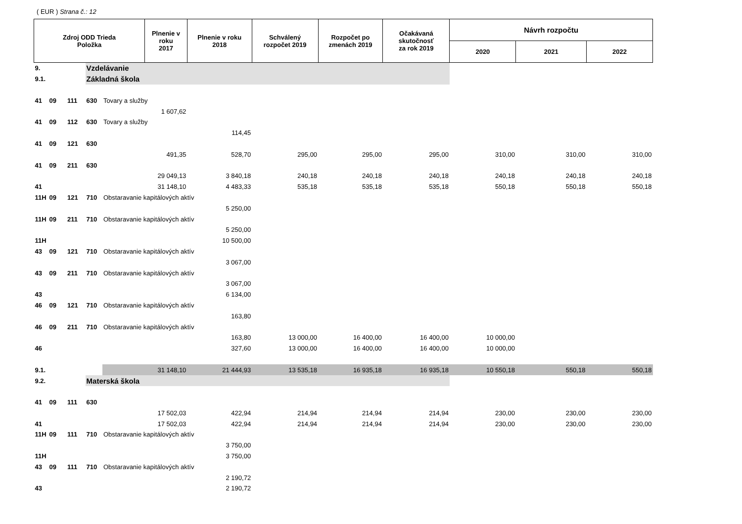( EUR ) Strana č.: 12
| Zdroj ODD Trieda Položka | | | | | Plnenie v roku 2017 | Plnenie v roku 2018 | Schválený rozpočet 2019 | Rozpočet po zmenách 2019 | Očakávaná skutočnosť za rok 2019 | Návrh rozpočtu | | |
| --- | --- | --- | --- | --- | --- | --- | --- | --- | --- | --- | --- | --- |
| | | | | | | | | | | 2020 | 2021 | 2022 |
| 9. | | | Vzdelávanie | | | | | | | | | |
| 9.1. | | | Základná škola | | | | | | | | | |
| 41 | 09 | 111 | 630 | Tovary a služby | | | | | | | | |
| | | | | | 1 607,62 | | | | | | | |
| 41 | 09 | 112 | 630 | Tovary a služby | | | | | | | | |
| | | | | | | 114,45 | | | | | | |
| 41 | 09 | 121 | 630 | | | | | | | | | |
| | | | | | 491,35 | 528,70 | 295,00 | 295,00 | 295,00 | 310,00 | 310,00 | 310,00 |
| 41 | 09 | 211 | 630 | | | | | | | | | |
| | | | | | 29 049,13 | 3 840,18 | 240,18 | 240,18 | 240,18 | 240,18 | 240,18 | 240,18 |
| 41 | | | | | 31 148,10 | 4 483,33 | 535,18 | 535,18 | 535,18 | 550,18 | 550,18 | 550,18 |
| 11H | 09 | 121 | 710 | Obstaravanie kapitálových aktív | | | | | | | | |
| | | | | | | 5 250,00 | | | | | | |
| 11H | 09 | 211 | 710 | Obstaravanie kapitálových aktív | | | | | | | | |
| | | | | | | 5 250,00 | | | | | | |
| 11H | | | | | | 10 500,00 | | | | | | |
| 43 | 09 | 121 | 710 | Obstaravanie kapitálových aktív | | | | | | | | |
| | | | | | | 3 067,00 | | | | | | |
| 43 | 09 | 211 | 710 | Obstaravanie kapitálových aktív | | | | | | | | |
| | | | | | | 3 067,00 | | | | | | |
| 43 | | | | | | 6 134,00 | | | | | | |
| 46 | 09 | 121 | 710 | Obstaravanie kapitálových aktív | | | | | | | | |
| | | | | | | 163,80 | | | | | | |
| 46 | 09 | 211 | 710 | Obstaravanie kapitálových aktív | | | | | | | | |
| | | | | | | 163,80 | 13 000,00 | 16 400,00 | 16 400,00 | 10 000,00 | | |
| 46 | | | | | | 327,60 | 13 000,00 | 16 400,00 | 16 400,00 | 10 000,00 | | |
| 9.1. | | | | | 31 148,10 | 21 444,93 | 13 535,18 | 16 935,18 | 16 935,18 | 10 550,18 | 550,18 | 550,18 |
| 9.2. | | | Materská škola | | | | | | | | | |
| 41 | 09 | 111 | 630 | | | | | | | | | |
| | | | | | 17 502,03 | 422,94 | 214,94 | 214,94 | 214,94 | 230,00 | 230,00 | 230,00 |
| 41 | | | | | 17 502,03 | 422,94 | 214,94 | 214,94 | 214,94 | 230,00 | 230,00 | 230,00 |
| 11H | 09 | 111 | 710 | Obstaravanie kapitálových aktív | | | | | | | | |
| | | | | | | 3 750,00 | | | | | | |
| 11H | | | | | | 3 750,00 | | | | | | |
| 43 | 09 | 111 | 710 | Obstaravanie kapitálových aktív | | | | | | | | |
| | | | | | | 2 190,72 | | | | | | |
| 43 | | | | | | 2 190,72 | | | | | | |